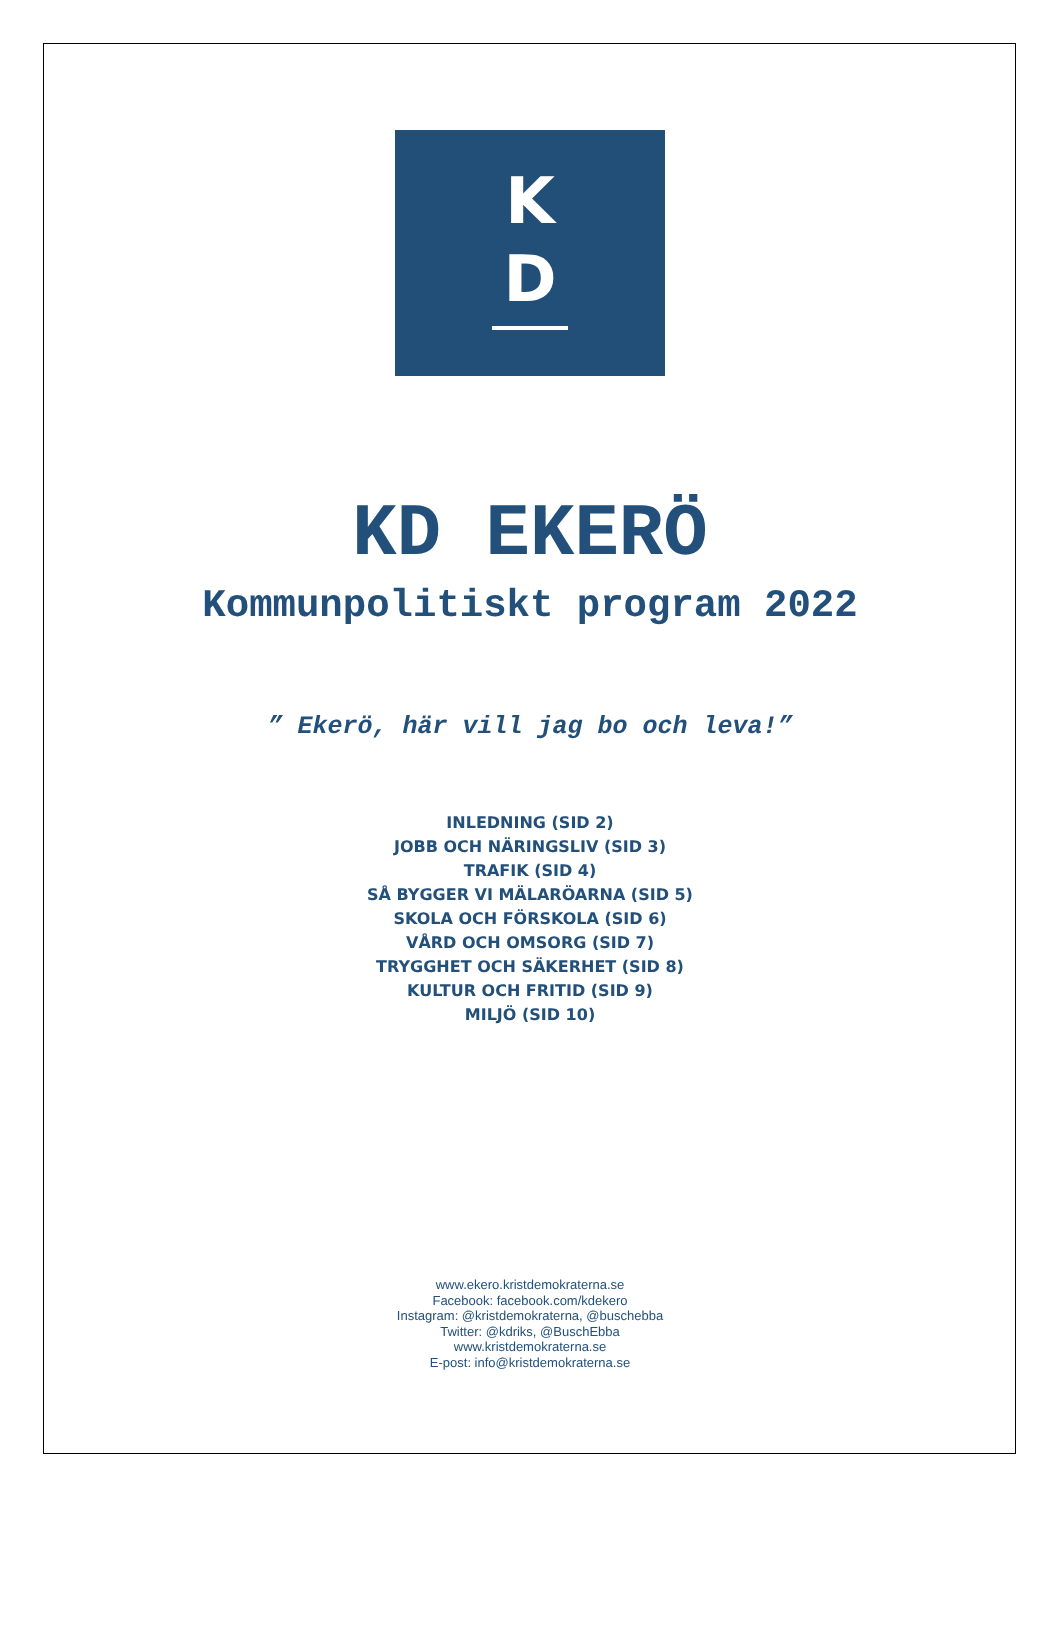K
D
KD EKERÖ
Kommunpolitiskt program 2022
” Ekerö, här vill jag bo och leva!”
INLEDNING (SID 2)
JOBB OCH NÄRINGSLIV (SID 3)
TRAFIK (SID 4)
SÅ BYGGER VI MÄLARÖARNA (SID 5)
SKOLA OCH FÖRSKOLA (SID 6)
VÅRD OCH OMSORG (SID 7)
TRYGGHET OCH SÄKERHET (SID 8)
KULTUR OCH FRITID (SID 9)
MILJÖ (SID 10)
www.ekero.kristdemokraterna.se
Facebook: facebook.com/kdekero
Instagram: @kristdemokraterna, @buschebba
Twitter: @kdriks, @BuschEbba
www.kristdemokraterna.se
E-post: info@kristdemokraterna.se